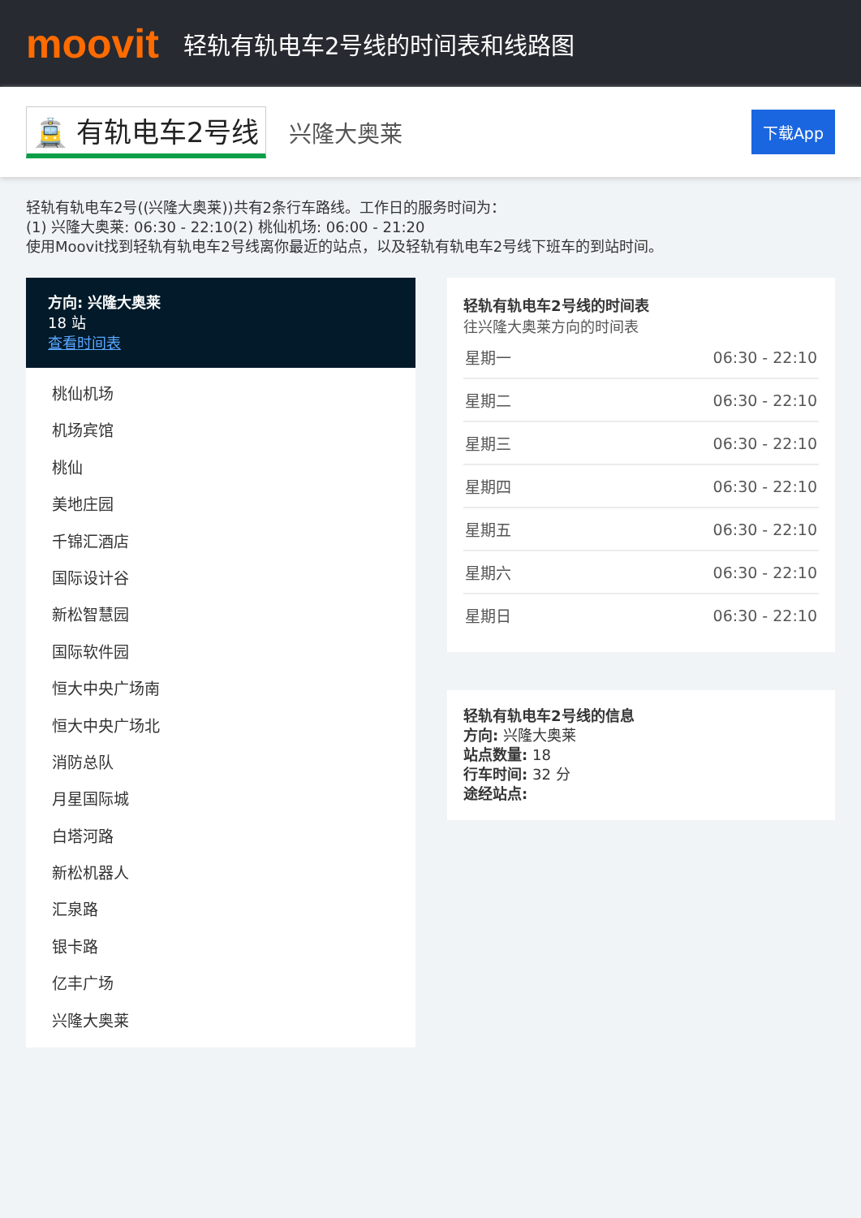moovit
轻轨有轨电车2号线的时间表和线路图
🚊 有轨电车2号线 兴隆大奥莱 下载App
轻轨有轨电车2号((兴隆大奥莱))共有2条行车路线。工作日的服务时间为：
(1) 兴隆大奥莱: 06:30 - 22:10(2) 桃仙机场: 06:00 - 21:20
使用Moovit找到轻轨有轨电车2号线离你最近的站点，以及轻轨有轨电车2号线下班车的到站时间。
方向: 兴隆大奥莱
18 站
查看时间表
桃仙机场
机场宾馆
桃仙
美地庄园
千锦汇酒店
国际设计谷
新松智慧园
国际软件园
恒大中央广场南
恒大中央广场北
消防总队
月星国际城
白塔河路
新松机器人
汇泉路
银卡路
亿丰广场
兴隆大奥莱
轻轨有轨电车2号线的时间表
往兴隆大奥莱方向的时间表
| 星期一 | 06:30 - 22:10 |
| 星期二 | 06:30 - 22:10 |
| 星期三 | 06:30 - 22:10 |
| 星期四 | 06:30 - 22:10 |
| 星期五 | 06:30 - 22:10 |
| 星期六 | 06:30 - 22:10 |
| 星期日 | 06:30 - 22:10 |
轻轨有轨电车2号线的信息
方向: 兴隆大奥莱
站点数量: 18
行车时间: 32 分
途经站点: